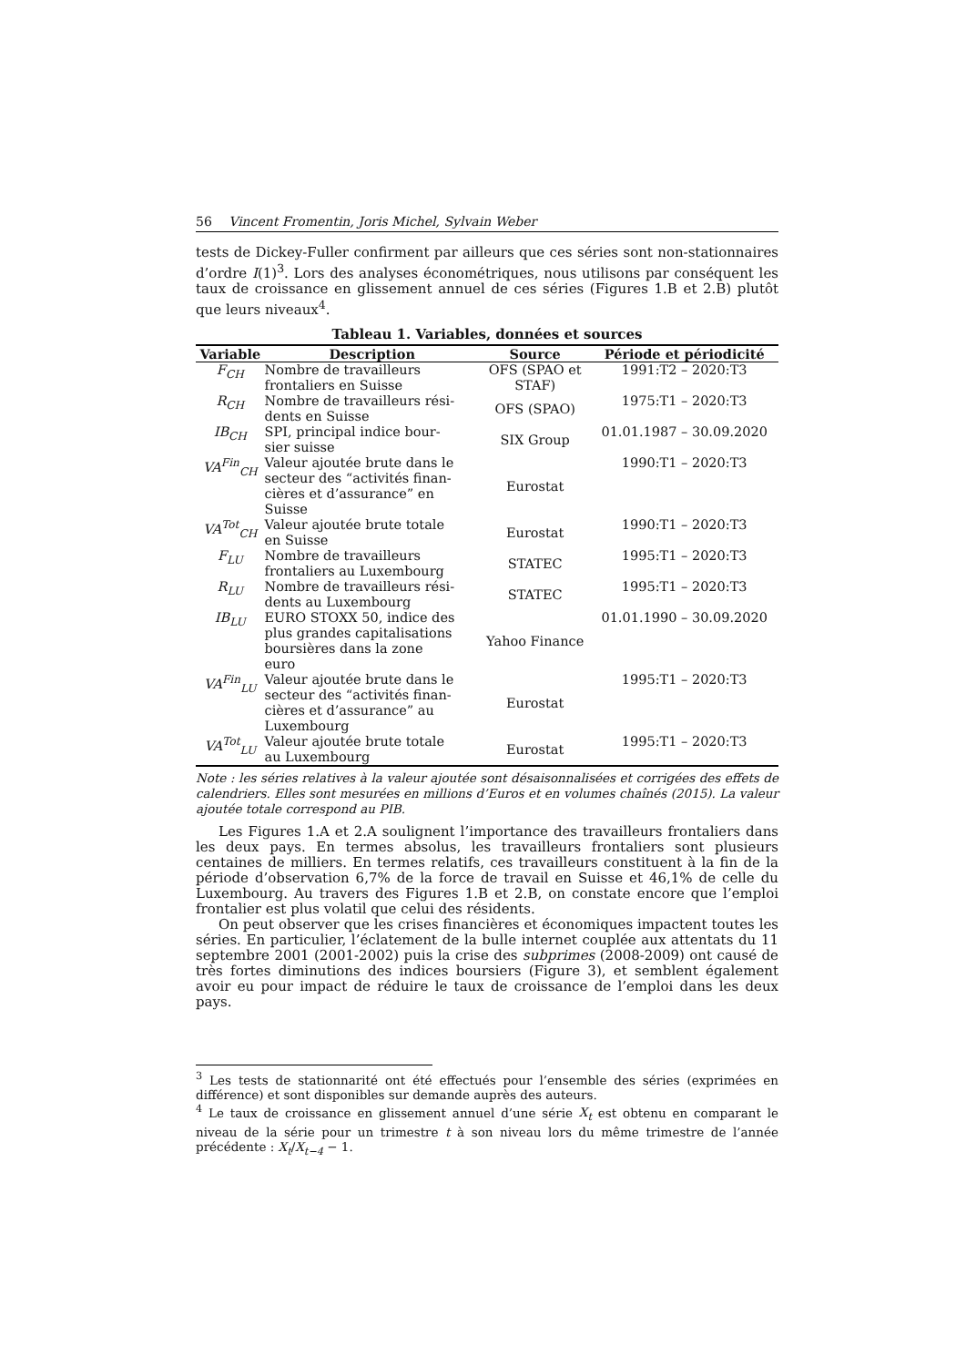56 Vincent Fromentin, Joris Michel, Sylvain Weber
tests de Dickey-Fuller confirment par ailleurs que ces séries sont non-stationnaires d’ordre I(1)<sup>3</sup>. Lors des analyses économétriques, nous utilisons par conséquent les taux de croissance en glissement annuel de ces séries (Figures 1.B et 2.B) plutôt que leurs niveaux<sup>4</sup>.
Tableau 1. Variables, données et sources
| Variable | Description | Source | Période et périodicité |
| --- | --- | --- | --- |
| F<sub>CH</sub> | Nombre de travailleurs frontaliers en Suisse | OFS (SPAO et STAF) | 1991:T2 – 2020:T3 |
| R<sub>CH</sub> | Nombre de travailleurs rési- dents en Suisse | OFS (SPAO) | 1975:T1 – 2020:T3 |
| IB<sub>CH</sub> | SPI, principal indice bour- sier suisse | SIX Group | 01.01.1987 – 30.09.2020 |
| VA<sup>Fin</sup><sub>CH</sub> | Valeur ajoutée brute dans le secteur des “activités finan- cières et d’assurance” en Suisse | Eurostat | 1990:T1 – 2020:T3 |
| VA<sup>Tot</sup><sub>CH</sub> | Valeur ajoutée brute totale en Suisse | Eurostat | 1990:T1 – 2020:T3 |
| F<sub>LU</sub> | Nombre de travailleurs frontaliers au Luxembourg | STATEC | 1995:T1 – 2020:T3 |
| R<sub>LU</sub> | Nombre de travailleurs rési- dents au Luxembourg | STATEC | 1995:T1 – 2020:T3 |
| IB<sub>LU</sub> | EURO STOXX 50, indice des plus grandes capitalisations boursières dans la zone euro | Yahoo Finance | 01.01.1990 – 30.09.2020 |
| VA<sup>Fin</sup><sub>LU</sub> | Valeur ajoutée brute dans le secteur des “activités finan- cières et d’assurance” au Luxembourg | Eurostat | 1995:T1 – 2020:T3 |
| VA<sup>Tot</sup><sub>LU</sub> | Valeur ajoutée brute totale au Luxembourg | Eurostat | 1995:T1 – 2020:T3 |
Note : les séries relatives à la valeur ajoutée sont désaisonnalisées et corrigées des effets de calendriers. Elles sont mesurées en millions d’Euros et en volumes chaînés (2015). La valeur ajoutée totale correspond au PIB.
Les Figures 1.A et 2.A soulignent l’importance des travailleurs frontaliers dans les deux pays. En termes absolus, les travailleurs frontaliers sont plusieurs centaines de milliers. En termes relatifs, ces travailleurs constituent à la fin de la période d’observation 6,7% de la force de travail en Suisse et 46,1% de celle du Luxembourg. Au travers des Figures 1.B et 2.B, on constate encore que l’emploi frontalier est plus volatil que celui des résidents.
On peut observer que les crises financières et économiques impactent toutes les séries. En particulier, l’éclatement de la bulle internet couplée aux attentats du 11 septembre 2001 (2001-2002) puis la crise des subprimes (2008-2009) ont causé de très fortes diminutions des indices boursiers (Figure 3), et semblent également avoir eu pour impact de réduire le taux de croissance de l’emploi dans les deux pays.
<sup>3</sup> Les tests de stationnarité ont été effectués pour l’ensemble des séries (exprimées en différence) et sont disponibles sur demande auprès des auteurs.
<sup>4</sup> Le taux de croissance en glissement annuel d’une série X<sub>t</sub> est obtenu en comparant le niveau de la série pour un trimestre t à son niveau lors du même trimestre de l’année précédente : X<sub>t</sub>/X<sub>t−4</sub> − 1.